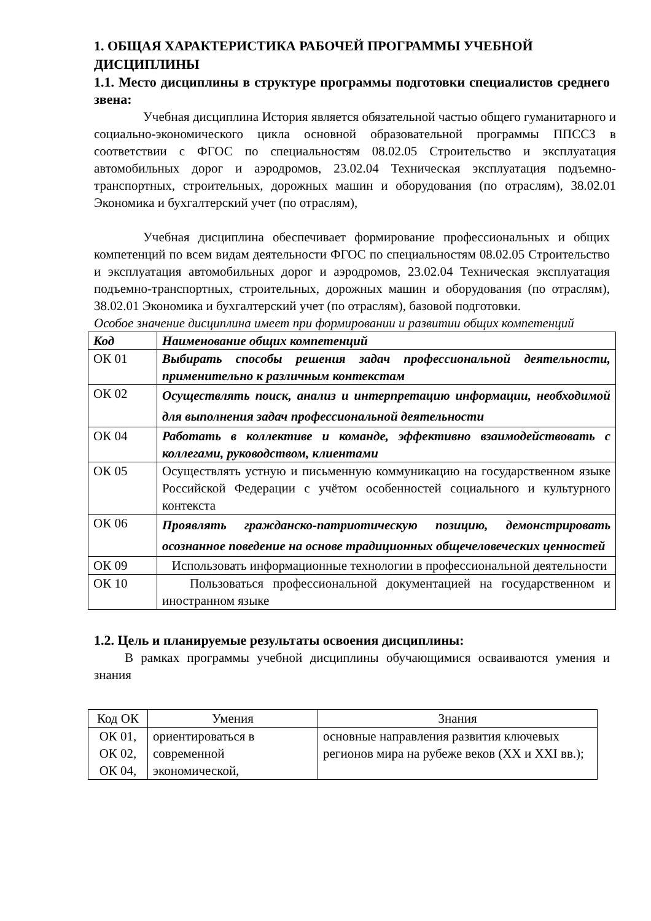1. ОБЩАЯ ХАРАКТЕРИСТИКА РАБОЧЕЙ ПРОГРАММЫ УЧЕБНОЙ ДИСЦИПЛИНЫ
1.1. Место дисциплины в структуре программы подготовки специалистов среднего звена:
Учебная дисциплина История является обязательной частью общего гуманитарного и социально-экономического цикла основной образовательной программы ППССЗ в соответствии с ФГОС по специальностям 08.02.05 Строительство и эксплуатация автомобильных дорог и аэродромов, 23.02.04 Техническая эксплуатация подъемно-транспортных, строительных, дорожных машин и оборудования (по отраслям), 38.02.01 Экономика и бухгалтерский учет (по отраслям),
Учебная дисциплина обеспечивает формирование профессиональных и общих компетенций по всем видам деятельности ФГОС по специальностям 08.02.05 Строительство и эксплуатация автомобильных дорог и аэродромов, 23.02.04 Техническая эксплуатация подъемно-транспортных, строительных, дорожных машин и оборудования (по отраслям), 38.02.01 Экономика и бухгалтерский учет (по отраслям), базовой подготовки.
Особое значение дисциплина имеет при формировании и развитии общих компетенций
| Код | Наименование общих компетенций |
| ОК 01 | Выбирать способы решения задач профессиональной деятельности, применительно к различным контекстам |
| ОК 02 | Осуществлять поиск, анализ и интерпретацию информации, необходимой для выполнения задач профессиональной деятельности |
| ОК 04 | Работать в коллективе и команде, эффективно взаимодействовать с коллегами, руководством, клиентами |
| ОК 05 | Осуществлять устную и письменную коммуникацию на государственном языке Российской Федерации с учётом особенностей социального и культурного контекста |
| ОК 06 | Проявлять гражданско-патриотическую позицию, демонстрировать осознанное поведение на основе традиционных общечеловеческих ценностей |
| ОК 09 | Использовать информационные технологии в профессиональной деятельности |
| ОК 10 | Пользоваться профессиональной документацией на государственном и иностранном языке |
1.2. Цель и планируемые результаты освоения дисциплины:
В рамках программы учебной дисциплины обучающимися осваиваются умения и знания
| Код ОК | Умения | Знания |
| --- | --- | --- |
| ОК 01, ОК 02, ОК 04, | ориентироваться в современной экономической, | основные направления развития ключевых регионов мира на рубеже веков (XX и XXI вв.); |